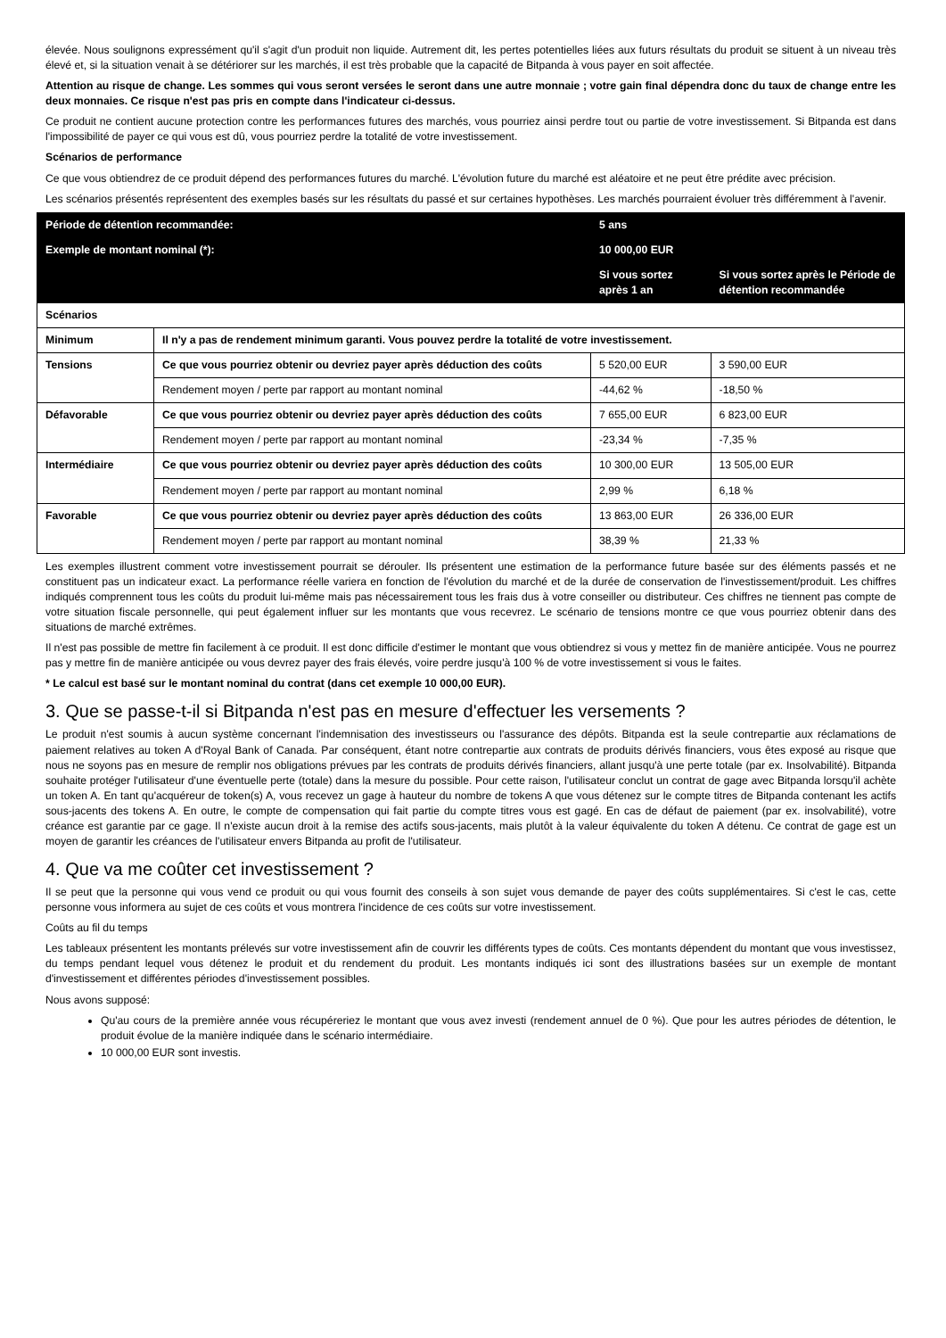élevée. Nous soulignons expressément qu'il s'agit d'un produit non liquide. Autrement dit, les pertes potentielles liées aux futurs résultats du produit se situent à un niveau très élevé et, si la situation venait à se détériorer sur les marchés, il est très probable que la capacité de Bitpanda à vous payer en soit affectée.
Attention au risque de change. Les sommes qui vous seront versées le seront dans une autre monnaie ; votre gain final dépendra donc du taux de change entre les deux monnaies. Ce risque n'est pas pris en compte dans l'indicateur ci-dessus.
Ce produit ne contient aucune protection contre les performances futures des marchés, vous pourriez ainsi perdre tout ou partie de votre investissement. Si Bitpanda est dans l'impossibilité de payer ce qui vous est dû, vous pourriez perdre la totalité de votre investissement.
Scénarios de performance
Ce que vous obtiendrez de ce produit dépend des performances futures du marché. L'évolution future du marché est aléatoire et ne peut être prédite avec précision.
Les scénarios présentés représentent des exemples basés sur les résultats du passé et sur certaines hypothèses. Les marchés pourraient évoluer très différemment à l'avenir.
| Période de détention recommandée: | | 5 ans | | |
| --- | --- | --- | --- | --- |
| Exemple de montant nominal (*): | | 10 000,00 EUR | | |
| | | | Si vous sortez après 1 an | Si vous sortez après le Période de détention recommandée |
| Scénarios | | | | |
| Minimum | Il n'y a pas de rendement minimum garanti. Vous pouvez perdre la totalité de votre investissement. | | | |
| Tensions | Ce que vous pourriez obtenir ou devriez payer après déduction des coûts | | 5 520,00 EUR | 3 590,00 EUR |
| | Rendement moyen / perte par rapport au montant nominal | | -44,62 % | -18,50 % |
| Défavorable | Ce que vous pourriez obtenir ou devriez payer après déduction des coûts | | 7 655,00 EUR | 6 823,00 EUR |
| | Rendement moyen / perte par rapport au montant nominal | | -23,34 % | -7,35 % |
| Intermédiaire | Ce que vous pourriez obtenir ou devriez payer après déduction des coûts | | 10 300,00 EUR | 13 505,00 EUR |
| | Rendement moyen / perte par rapport au montant nominal | | 2,99 % | 6,18 % |
| Favorable | Ce que vous pourriez obtenir ou devriez payer après déduction des coûts | | 13 863,00 EUR | 26 336,00 EUR |
| | Rendement moyen / perte par rapport au montant nominal | | 38,39 % | 21,33 % |
Les exemples illustrent comment votre investissement pourrait se dérouler. Ils présentent une estimation de la performance future basée sur des éléments passés et ne constituent pas un indicateur exact. La performance réelle variera en fonction de l'évolution du marché et de la durée de conservation de l'investissement/produit. Les chiffres indiqués comprennent tous les coûts du produit lui-même mais pas nécessairement tous les frais dus à votre conseiller ou distributeur. Ces chiffres ne tiennent pas compte de votre situation fiscale personnelle, qui peut également influer sur les montants que vous recevrez. Le scénario de tensions montre ce que vous pourriez obtenir dans des situations de marché extrêmes.
Il n'est pas possible de mettre fin facilement à ce produit. Il est donc difficile d'estimer le montant que vous obtiendrez si vous y mettez fin de manière anticipée. Vous ne pourrez pas y mettre fin de manière anticipée ou vous devrez payer des frais élevés, voire perdre jusqu'à 100 % de votre investissement si vous le faites.
* Le calcul est basé sur le montant nominal du contrat (dans cet exemple 10 000,00 EUR).
3. Que se passe-t-il si Bitpanda n'est pas en mesure d'effectuer les versements ?
Le produit n'est soumis à aucun système concernant l'indemnisation des investisseurs ou l'assurance des dépôts. Bitpanda est la seule contrepartie aux réclamations de paiement relatives au token A d'Royal Bank of Canada. Par conséquent, étant notre contrepartie aux contrats de produits dérivés financiers, vous êtes exposé au risque que nous ne soyons pas en mesure de remplir nos obligations prévues par les contrats de produits dérivés financiers, allant jusqu'à une perte totale (par ex. Insolvabilité). Bitpanda souhaite protéger l'utilisateur d'une éventuelle perte (totale) dans la mesure du possible. Pour cette raison, l'utilisateur conclut un contrat de gage avec Bitpanda lorsqu'il achète un token A. En tant qu'acquéreur de token(s) A, vous recevez un gage à hauteur du nombre de tokens A que vous détenez sur le compte titres de Bitpanda contenant les actifs sous-jacents des tokens A. En outre, le compte de compensation qui fait partie du compte titres vous est gagé. En cas de défaut de paiement (par ex. insolvabilité), votre créance est garantie par ce gage. Il n'existe aucun droit à la remise des actifs sous-jacents, mais plutôt à la valeur équivalente du token A détenu. Ce contrat de gage est un moyen de garantir les créances de l'utilisateur envers Bitpanda au profit de l'utilisateur.
4. Que va me coûter cet investissement ?
Il se peut que la personne qui vous vend ce produit ou qui vous fournit des conseils à son sujet vous demande de payer des coûts supplémentaires. Si c'est le cas, cette personne vous informera au sujet de ces coûts et vous montrera l'incidence de ces coûts sur votre investissement.
Coûts au fil du temps
Les tableaux présentent les montants prélevés sur votre investissement afin de couvrir les différents types de coûts. Ces montants dépendent du montant que vous investissez, du temps pendant lequel vous détenez le produit et du rendement du produit. Les montants indiqués ici sont des illustrations basées sur un exemple de montant d'investissement et différentes périodes d'investissement possibles.
Nous avons supposé:
Qu'au cours de la première année vous récupéreriez le montant que vous avez investi (rendement annuel de 0 %). Que pour les autres périodes de détention, le produit évolue de la manière indiquée dans le scénario intermédiaire.
10 000,00 EUR sont investis.